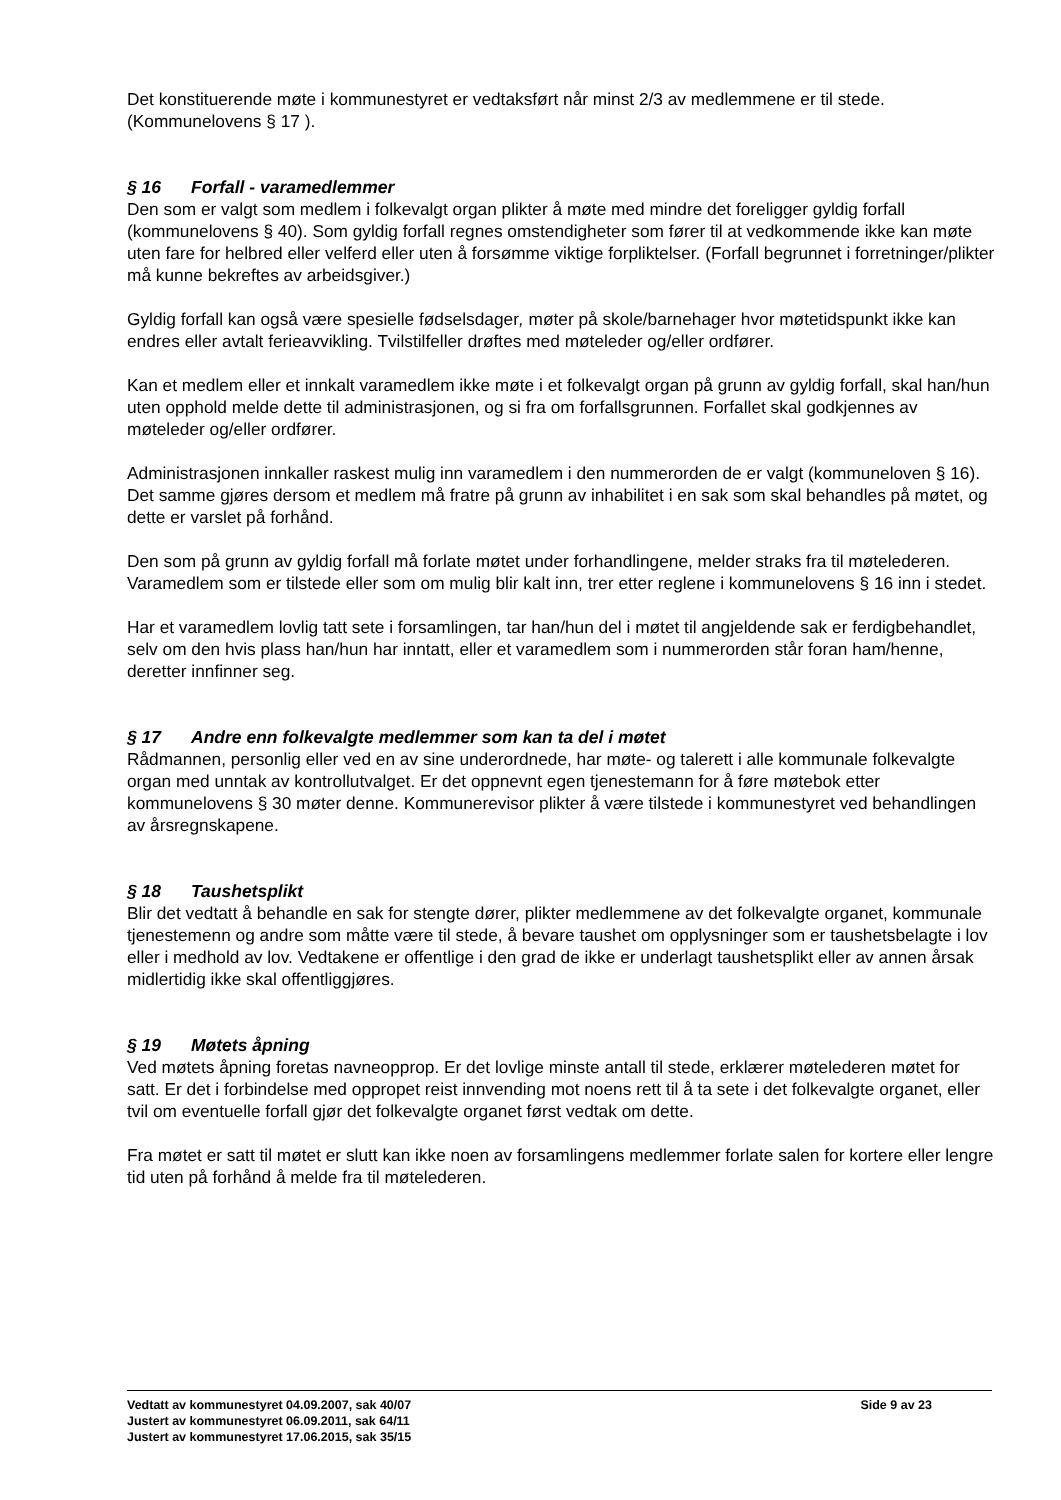Det konstituerende møte i kommunestyret er vedtaksført når minst 2/3 av medlemmene er til stede. (Kommunelovens § 17 ).
§ 16 Forfall - varamedlemmer
Den som er valgt som medlem i folkevalgt organ plikter å møte med mindre det foreligger gyldig forfall (kommunelovens § 40). Som gyldig forfall regnes omstendigheter som fører til at vedkommende ikke kan møte uten fare for helbred eller velferd eller uten å forsømme viktige forpliktelser. (Forfall begrunnet i forretninger/plikter må kunne bekreftes av arbeidsgiver.)
Gyldig forfall kan også være spesielle fødselsdager, møter på skole/barnehager hvor møtetidspunkt ikke kan endres eller avtalt ferieavvikling. Tvilstilfeller drøftes med møteleder og/eller ordfører.
Kan et medlem eller et innkalt varamedlem ikke møte i et folkevalgt organ på grunn av gyldig forfall, skal han/hun uten opphold melde dette til administrasjonen, og si fra om forfallsgrunnen. Forfallet skal godkjennes av møteleder og/eller ordfører.
Administrasjonen innkaller raskest mulig inn varamedlem i den nummerorden de er valgt (kommuneloven § 16). Det samme gjøres dersom et medlem må fratre på grunn av inhabilitet i en sak som skal behandles på møtet, og dette er varslet på forhånd.
Den som på grunn av gyldig forfall må forlate møtet under forhandlingene, melder straks fra til møtelederen. Varamedlem som er tilstede eller som om mulig blir kalt inn, trer etter reglene i kommunelovens § 16 inn i stedet.
Har et varamedlem lovlig tatt sete i forsamlingen, tar han/hun del i møtet til angjeldende sak er ferdigbehandlet, selv om den hvis plass han/hun har inntatt, eller et varamedlem som i nummerorden står foran ham/henne, deretter innfinner seg.
§ 17 Andre enn folkevalgte medlemmer som kan ta del i møtet
Rådmannen, personlig eller ved en av sine underordnede, har møte- og talerett i alle kommunale folkevalgte organ med unntak av kontrollutvalget. Er det oppnevnt egen tjenestemann for å føre møtebok etter kommunelovens § 30 møter denne. Kommunerevisor plikter å være tilstede i kommunestyret ved behandlingen av årsregnskapene.
§ 18 Taushetsplikt
Blir det vedtatt å behandle en sak for stengte dører, plikter medlemmene av det folkevalgte organet, kommunale tjenestemenn og andre som måtte være til stede, å bevare taushet om opplysninger som er taushetsbelagte i lov eller i medhold av lov. Vedtakene er offentlige i den grad de ikke er underlagt taushetsplikt eller av annen årsak midlertidig ikke skal offentliggjøres.
§ 19 Møtets åpning
Ved møtets åpning foretas navneopprop. Er det lovlige minste antall til stede, erklærer møtelederen møtet for satt. Er det i forbindelse med oppropet reist innvending mot noens rett til å ta sete i det folkevalgte organet, eller tvil om eventuelle forfall gjør det folkevalgte organet først vedtak om dette.
Fra møtet er satt til møtet er slutt kan ikke noen av forsamlingens medlemmer forlate salen for kortere eller lengre tid uten på forhånd å melde fra til møtelederen.
Side 9 av 23 Vedtatt av kommunestyret 04.09.2007, sak 40/07
Justert av kommunestyret 06.09.2011, sak 64/11
Justert av kommunestyret 17.06.2015, sak 35/15